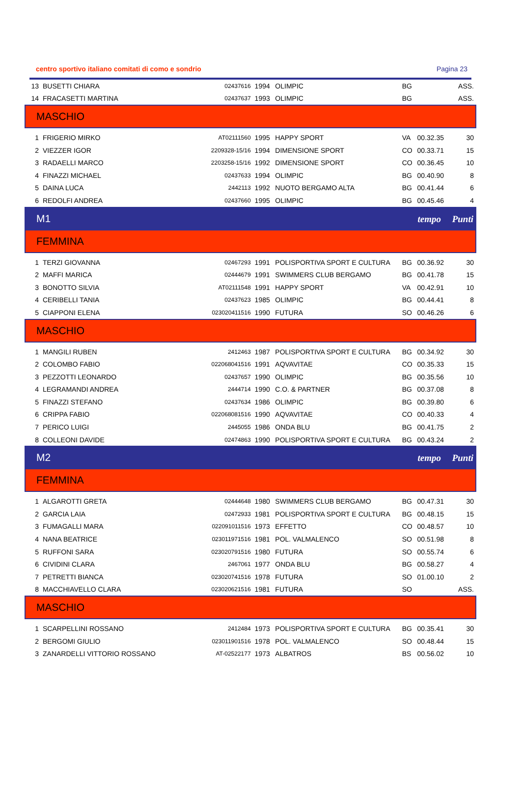centro sportivo italiano comitati di como e sondrio Pagina 23
| 13 | BUSETTI CHIARA | 02437616 | 1994 | OLIMPIC | BG | | ASS. |
| 14 | FRACASETTI MARTINA | 02437637 | 1993 | OLIMPIC | BG | | ASS. |
| MASCHIO | | | | | | | |
| 1 | FRIGERIO MIRKO | AT02111560 | 1995 | HAPPY SPORT | VA | 00.32.35 | 30 |
| 2 | VIEZZER IGOR | 2209328-15/16 | 1994 | DIMENSIONE SPORT | CO | 00.33.71 | 15 |
| 3 | RADAELLI MARCO | 2203258-15/16 | 1992 | DIMENSIONE SPORT | CO | 00.36.45 | 10 |
| 4 | FINAZZI MICHAEL | 02437633 | 1994 | OLIMPIC | BG | 00.40.90 | 8 |
| 5 | DAINA LUCA | 2442113 | 1992 | NUOTO BERGAMO ALTA | BG | 00.41.44 | 6 |
| 6 | REDOLFI ANDREA | 02437660 | 1995 | OLIMPIC | BG | 00.45.46 | 4 |
| M1 | | | | | | tempo | Punti |
| FEMMINA | | | | | | | |
| 1 | TERZI GIOVANNA | 02467293 | 1991 | POLISPORTIVA SPORT E CULTURA | BG | 00.36.92 | 30 |
| 2 | MAFFI MARICA | 02444679 | 1991 | SWIMMERS CLUB BERGAMO | BG | 00.41.78 | 15 |
| 3 | BONOTTO SILVIA | AT02111548 | 1991 | HAPPY SPORT | VA | 00.42.91 | 10 |
| 4 | CERIBELLI TANIA | 02437623 | 1985 | OLIMPIC | BG | 00.44.41 | 8 |
| 5 | CIAPPONI ELENA | 023020411516 | 1990 | FUTURA | SO | 00.46.26 | 6 |
| MASCHIO | | | | | | | |
| 1 | MANGILI RUBEN | 2412463 | 1987 | POLISPORTIVA SPORT E CULTURA | BG | 00.34.92 | 30 |
| 2 | COLOMBO FABIO | 022068041516 | 1991 | AQVAVITAE | CO | 00.35.33 | 15 |
| 3 | PEZZOTTI LEONARDO | 02437657 | 1990 | OLIMPIC | BG | 00.35.56 | 10 |
| 4 | LEGRAMANDI ANDREA | 2444714 | 1990 | C.O. & PARTNER | BG | 00.37.08 | 8 |
| 5 | FINAZZI STEFANO | 02437634 | 1986 | OLIMPIC | BG | 00.39.80 | 6 |
| 6 | CRIPPA FABIO | 022068081516 | 1990 | AQVAVITAE | CO | 00.40.33 | 4 |
| 7 | PERICO LUIGI | 2445055 | 1986 | ONDA BLU | BG | 00.41.75 | 2 |
| 8 | COLLEONI DAVIDE | 02474863 | 1990 | POLISPORTIVA SPORT E CULTURA | BG | 00.43.24 | 2 |
| M2 | | | | | | tempo | Punti |
| FEMMINA | | | | | | | |
| 1 | ALGAROTTI GRETA | 02444648 | 1980 | SWIMMERS CLUB BERGAMO | BG | 00.47.31 | 30 |
| 2 | GARCIA LAIA | 02472933 | 1981 | POLISPORTIVA SPORT E CULTURA | BG | 00.48.15 | 15 |
| 3 | FUMAGALLI MARA | 022091011516 | 1973 | EFFETTO | CO | 00.48.57 | 10 |
| 4 | NANA BEATRICE | 023011971516 | 1981 | POL. VALMALENCO | SO | 00.51.98 | 8 |
| 5 | RUFFONI SARA | 023020791516 | 1980 | FUTURA | SO | 00.55.74 | 6 |
| 6 | CIVIDINI CLARA | 2467061 | 1977 | ONDA BLU | BG | 00.58.27 | 4 |
| 7 | PETRETTI BIANCA | 023020741516 | 1978 | FUTURA | SO | 01.00.10 | 2 |
| 8 | MACCHIAVELLO CLARA | 023020621516 | 1981 | FUTURA | SO | | ASS. |
| MASCHIO | | | | | | | |
| 1 | SCARPELLINI ROSSANO | 2412484 | 1973 | POLISPORTIVA SPORT E CULTURA | BG | 00.35.41 | 30 |
| 2 | BERGOMI GIULIO | 023011901516 | 1978 | POL. VALMALENCO | SO | 00.48.44 | 15 |
| 3 | ZANARDELLI VITTORIO ROSSANO | AT-02522177 | 1973 | ALBATROS | BS | 00.56.02 | 10 |